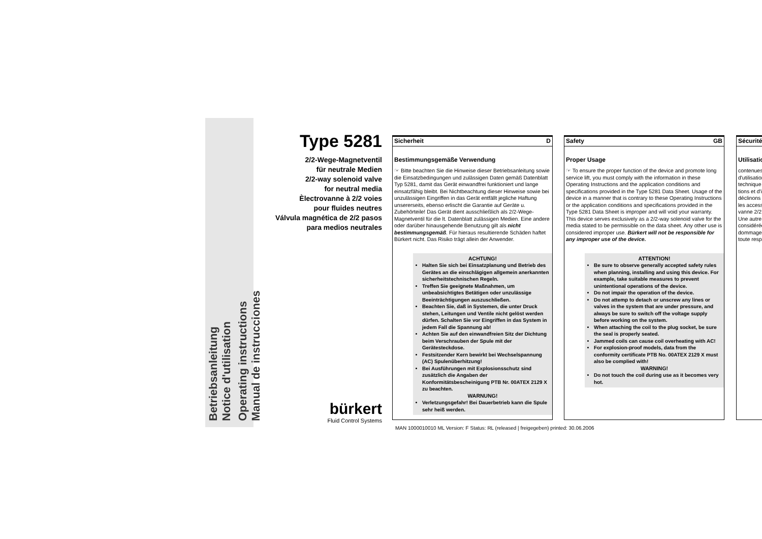Betriebsanleitung
Notice d'utilisation
Operating instructions
Manual de instrucciones
Type 5281
2/2-Wege-Magnetventil
für neutrale Medien
2/2-way solenoid valve
for neutral media
Èlectrovanne à 2/2 voies
pour fluides neutres
Válvula magnética de 2/2 pasos
para medios neutrales
bürkert
Fluid Control Systems
Sicherheit D
Bestimmungsgemäße Verwendung
☞ Bitte beachten Sie die Hinweise dieser Betriebsanleitung sowie die Einsatzbedingungen und zulässigen Daten gemäß Datenblatt Typ 5281, damit das Gerät einwandfrei funktioniert und lange einsatzfähig bleibt. Bei Nichtbeachtung dieser Hinweise sowie bei unzulässigen Eingriffen in das Gerät entfällt jegliche Haftung unsererseits, ebenso erlischt die Garantie auf Geräte u. Zubehörteile! Das Gerät dient ausschließlich als 2/2-Wege-Magnetventil für die lt. Datenblatt zulässigen Medien. Eine andere oder darüber hinausgehende Benutzung gilt als nicht bestimmungsgemäß. Für hieraus resultierende Schäden haftet Bürkert nicht. Das Risiko trägt allein der Anwender.
ACHTUNG!
Halten Sie sich bei Einsatzplanung und Betrieb des Gerätes an die einschlägigen allgemein anerkannten sicherheitstechnischen Regeln.
Treffen Sie geeignete Maßnahmen, um unbeabsichtigtes Betätigen oder unzulässige Beeinträchtigungen auszuschließen.
Beachten Sie, daß in Systemen, die unter Druck stehen, Leitungen und Ventile nicht gelöst werden dürfen. Schalten Sie vor Eingriffen in das System in jedem Fall die Spannung ab!
Achten Sie auf den einwandfreien Sitz der Dichtung beim Verschrauben der Spule mit der Gerätesteckdose.
Festsitzender Kern bewirkt bei Wechselspannung (AC) Spulenüberhitzung!
Bei Ausführungen mit Explosionsschutz sind zusätzlich die Angaben der Konformitätsbescheinigung PTB Nr. 00ATEX 2129 X zu beachten.
WARNUNG!
Verletzungsgefahr! Bei Dauerbetrieb kann die Spule sehr heiß werden.
Safety GB
Proper Usage
☞ To ensure the proper function of the device and promote long service lift, you must comply with the information in these Operating Instructions and the application conditions and specifications provided in the Type 5281 Data Sheet. Usage of the device in a manner that is contrary to these Operating Instructions or the application conditions and specifications provided in the Type 5281 Data Sheet is improper and will void your warranty. This device serves exclusively as a 2/2-way solenoid valve for the media stated to be permissible on the data sheet. Any other use is considered improper use. Bürkert will not be responsible for any improper use of the device.
ATTENTION!
Be sure to observe generally accepted safety rules when planning, installing and using this device. For example, take suitable measures to prevent unintentional operations of the device.
Do not impair the operation of the device.
Do not attemp to detach or unscrew any lines or valves in the system that are under pressure, and always be sure to switch off the voltage supply before working on the system.
When attaching the coil to the plug socket, be sure the seal is properly seated.
Jammed coils can cause coil overheating with AC!
For explosion-proof models, data from the conformity certificate PTB No. 00ATEX 2129 X must also be complied with!
WARNING!
Do not touch the coil during use as it becomes very hot.
Sécurité
Utilisatio
contenues d'utilisation technique tions et d'i déclinons les access vanne 2/2 Une autre considérée dommages toute resp
MAN 1000010010 ML Version: F Status: RL (released | freigegeben) printed: 30.06.2006